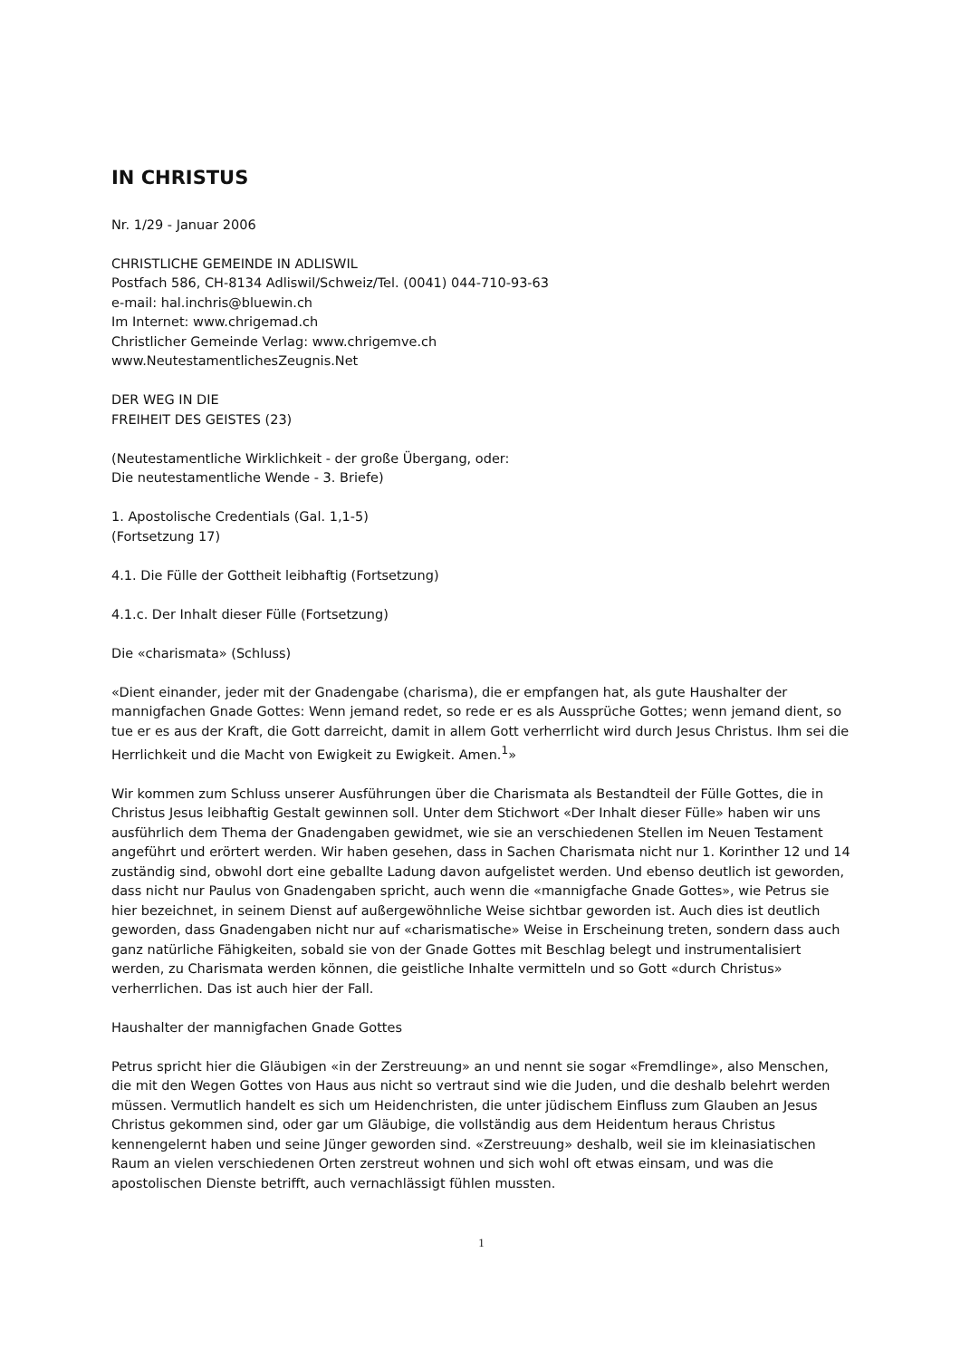IN CHRISTUS
Nr. 1/29 - Januar 2006
CHRISTLICHE GEMEINDE IN ADLISWIL
Postfach 586, CH-8134 Adliswil/Schweiz/Tel. (0041) 044-710-93-63
e-mail: hal.inchris@bluewin.ch
Im Internet: www.chrigemad.ch
Christlicher Gemeinde Verlag: www.chrigemve.ch
www.NeutestamentlichesZeugnis.Net
DER WEG IN DIE
FREIHEIT DES GEISTES (23)
(Neutestamentliche Wirklichkeit - der große Übergang, oder:
Die neutestamentliche Wende - 3. Briefe)
1. Apostolische Credentials (Gal. 1,1-5)
(Fortsetzung 17)
4.1. Die Fülle der Gottheit leibhaftig (Fortsetzung)
4.1.c. Der Inhalt dieser Fülle (Fortsetzung)
Die «charismata» (Schluss)
«Dient einander, jeder mit der Gnadengabe (charisma), die er empfangen hat, als gute Haushalter der mannigfachen Gnade Gottes: Wenn jemand redet, so rede er es als Aussprüche Gottes; wenn jemand dient, so tue er es aus der Kraft, die Gott darreicht, damit in allem Gott verherrlicht wird durch Jesus Christus. Ihm sei die Herrlichkeit und die Macht von Ewigkeit zu Ewigkeit. Amen.<sup>1</sup>»
Wir kommen zum Schluss unserer Ausführungen über die Charismata als Bestandteil der Fülle Gottes, die in Christus Jesus leibhaftig Gestalt gewinnen soll. Unter dem Stichwort «Der Inhalt dieser Fülle» haben wir uns ausführlich dem Thema der Gnadengaben gewidmet, wie sie an verschiedenen Stellen im Neuen Testament angeführt und erörtert werden. Wir haben gesehen, dass in Sachen Charismata nicht nur 1. Korinther 12 und 14 zuständig sind, obwohl dort eine geballte Ladung davon aufgelistet werden. Und ebenso deutlich ist geworden, dass nicht nur Paulus von Gnadengaben spricht, auch wenn die «mannigfache Gnade Gottes», wie Petrus sie hier bezeichnet, in seinem Dienst auf außergewöhnliche Weise sichtbar geworden ist. Auch dies ist deutlich geworden, dass Gnadengaben nicht nur auf «charismatische» Weise in Erscheinung treten, sondern dass auch ganz natürliche Fähigkeiten, sobald sie von der Gnade Gottes mit Beschlag belegt und instrumentalisiert werden, zu Charismata werden können, die geistliche Inhalte vermitteln und so Gott «durch Christus» verherrlichen. Das ist auch hier der Fall.
Haushalter der mannigfachen Gnade Gottes
Petrus spricht hier die Gläubigen «in der Zerstreuung» an und nennt sie sogar «Fremdlinge», also Menschen, die mit den Wegen Gottes von Haus aus nicht so vertraut sind wie die Juden, und die deshalb belehrt werden müssen. Vermutlich handelt es sich um Heidenchristen, die unter jüdischem Einfluss zum Glauben an Jesus Christus gekommen sind, oder gar um Gläubige, die vollständig aus dem Heidentum heraus Christus kennengelernt haben und seine Jünger geworden sind. «Zerstreuung» deshalb, weil sie im kleinasiatischen Raum an vielen verschiedenen Orten zerstreut wohnen und sich wohl oft etwas einsam, und was die apostolischen Dienste betrifft, auch vernachlässigt fühlen mussten.
1